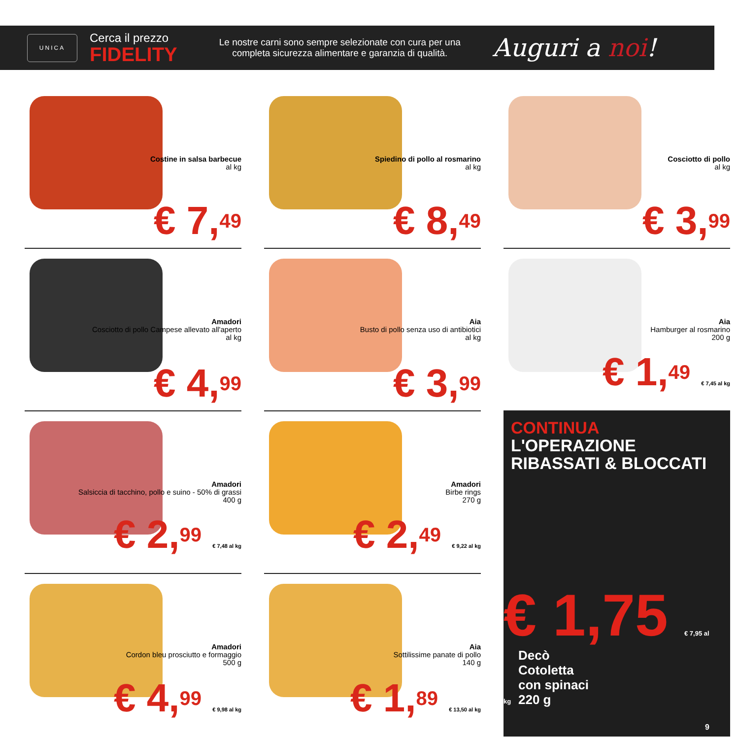UNICA
Cerca il prezzo
FIDELITY
Le nostre carni sono sempre selezionate con cura per una completa sicurezza alimentare e garanzia di qualità.
Auguri a noi!
Costine in salsa barbecue
al kg
€ 7,49
Spiedino di pollo al rosmarino
al kg
€ 8,49
Cosciotto di pollo
al kg
€ 3,99
Amadori
Cosciotto di pollo Campese allevato all'aperto
al kg
€ 4,99
Aia
Busto di pollo senza uso di antibiotici
al kg
€ 3,99
Aia
Hamburger al rosmarino
200 g
€ 1,49 € 7,45 al kg
Amadori
Salsiccia di tacchino, pollo e suino - 50% di grassi
400 g
€ 2,99 € 7,48 al kg
Amadori
Birbe rings
270 g
€ 2,49 € 9,22 al kg
CONTINUA L'OPERAZIONE
RIBASSATI & BLOCCATI
Decò
Cotoletta
con spinaci
220 g
€ 1,75 € 7,95 al kg
Amadori
Cordon bleu prosciutto e formaggio
500 g
€ 4,99 € 9,98 al kg
Aia
Sottilissime panate di pollo
140 g
€ 1,89 € 13,50 al kg
9